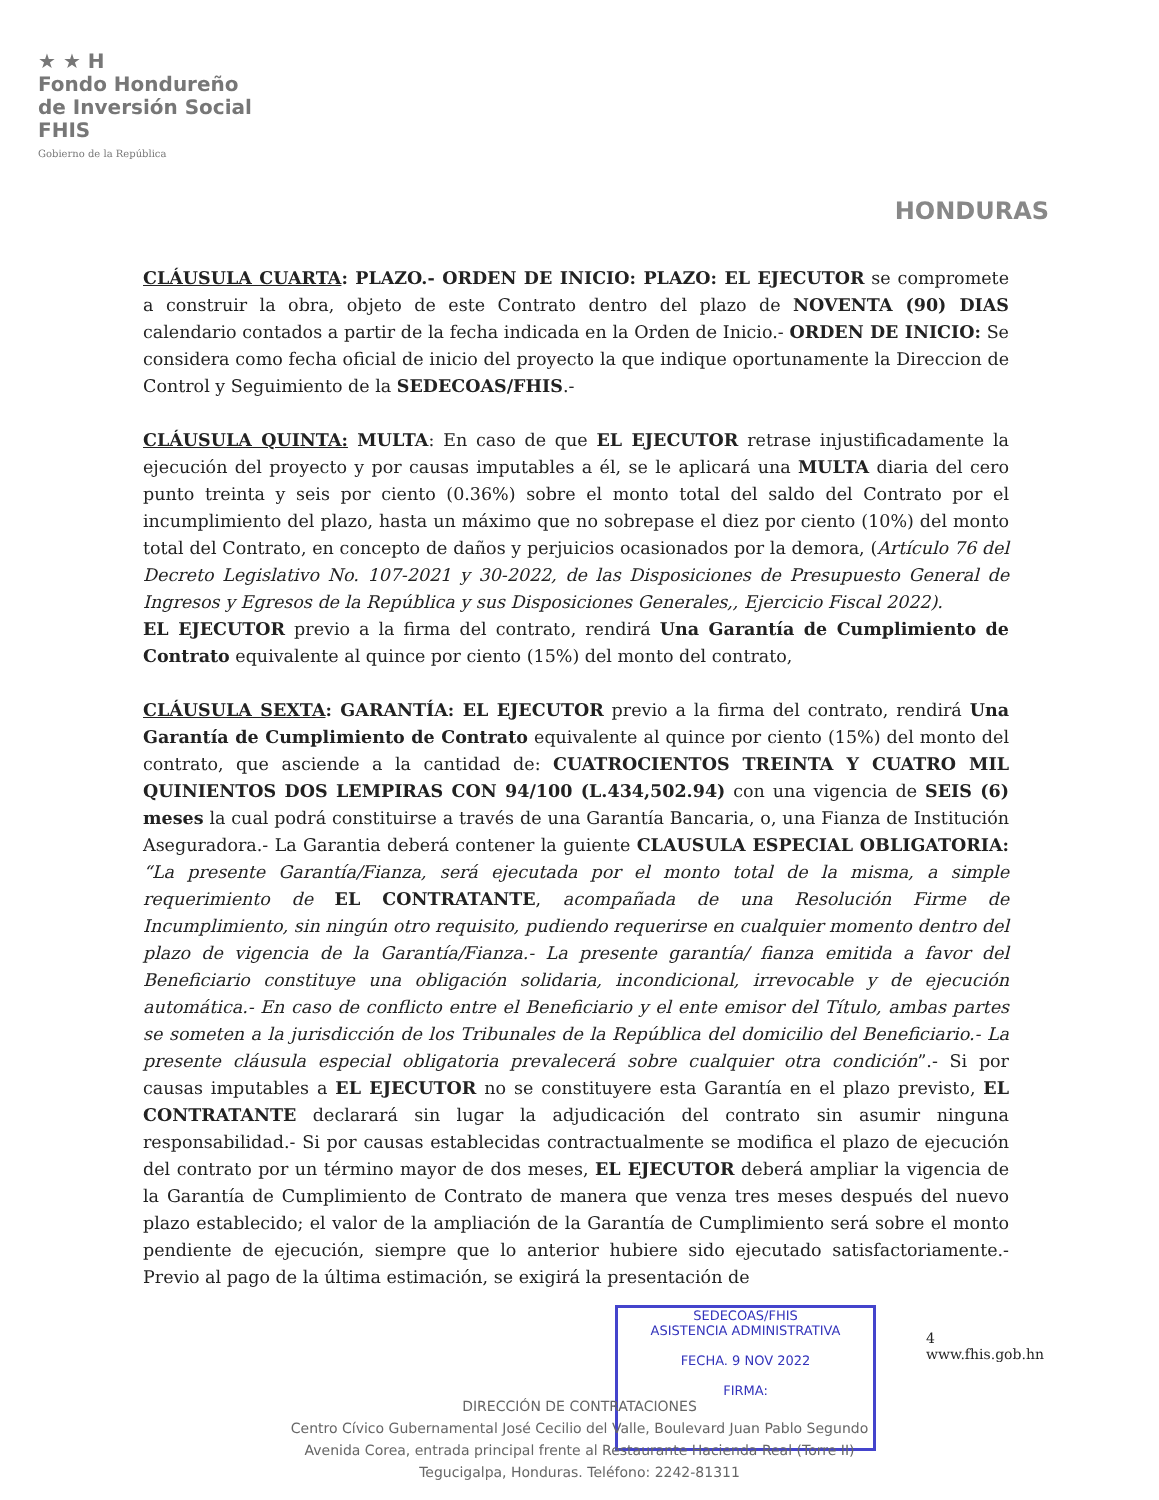★ ★ H
Fondo Hondureño
de Inversión Social
FHIS
Gobierno de la República
HONDURAS
CLÁUSULA CUARTA: PLAZO.- ORDEN DE INICIO: PLAZO: EL EJECUTOR se compromete a construir la obra, objeto de este Contrato dentro del plazo de NOVENTA (90) DIAS calendario contados a partir de la fecha indicada en la Orden de Inicio.- ORDEN DE INICIO: Se considera como fecha oficial de inicio del proyecto la que indique oportunamente la Direccion de Control y Seguimiento de la SEDECOAS/FHIS.-
CLÁUSULA QUINTA: MULTA: En caso de que EL EJECUTOR retrase injustificadamente la ejecución del proyecto y por causas imputables a él, se le aplicará una MULTA diaria del cero punto treinta y seis por ciento (0.36%) sobre el monto total del saldo del Contrato por el incumplimiento del plazo, hasta un máximo que no sobrepase el diez por ciento (10%) del monto total del Contrato, en concepto de daños y perjuicios ocasionados por la demora, (Artículo 76 del Decreto Legislativo No. 107-2021 y 30-2022, de las Disposiciones de Presupuesto General de Ingresos y Egresos de la República y sus Disposiciones Generales,, Ejercicio Fiscal 2022).
EL EJECUTOR previo a la firma del contrato, rendirá Una Garantía de Cumplimiento de Contrato equivalente al quince por ciento (15%) del monto del contrato,
CLÁUSULA SEXTA: GARANTÍA: EL EJECUTOR previo a la firma del contrato, rendirá Una Garantía de Cumplimiento de Contrato equivalente al quince por ciento (15%) del monto del contrato, que asciende a la cantidad de: CUATROCIENTOS TREINTA Y CUATRO MIL QUINIENTOS DOS LEMPIRAS CON 94/100 (L.434,502.94) con una vigencia de SEIS (6) meses la cual podrá constituirse a través de una Garantía Bancaria, o, una Fianza de Institución Aseguradora.- La Garantia deberá contener la guiente CLAUSULA ESPECIAL OBLIGATORIA: “La presente Garantía/Fianza, será ejecutada por el monto total de la misma, a simple requerimiento de EL CONTRATANTE, acompañada de una Resolución Firme de Incumplimiento, sin ningún otro requisito, pudiendo requerirse en cualquier momento dentro del plazo de vigencia de la Garantía/Fianza.- La presente garantía/ fianza emitida a favor del Beneficiario constituye una obligación solidaria, incondicional, irrevocable y de ejecución automática.- En caso de conflicto entre el Beneficiario y el ente emisor del Título, ambas partes se someten a la jurisdicción de los Tribunales de la República del domicilio del Beneficiario.- La presente cláusula especial obligatoria prevalecerá sobre cualquier otra condición”.- Si por causas imputables a EL EJECUTOR no se constituyere esta Garantía en el plazo previsto, EL CONTRATANTE declarará sin lugar la adjudicación del contrato sin asumir ninguna responsabilidad.- Si por causas establecidas contractualmente se modifica el plazo de ejecución del contrato por un término mayor de dos meses, EL EJECUTOR deberá ampliar la vigencia de la Garantía de Cumplimiento de Contrato de manera que venza tres meses después del nuevo plazo establecido; el valor de la ampliación de la Garantía de Cumplimiento será sobre el monto pendiente de ejecución, siempre que lo anterior hubiere sido ejecutado satisfactoriamente.- Previo al pago de la última estimación, se exigirá la presentación de
SEDECOAS/FHIS
ASISTENCIA ADMINISTRATIVA
FECHA. 9 NOV 2022
FIRMA:
4
www.fhis.gob.hn
DIRECCIÓN DE CONTRATACIONES
Centro Cívico Gubernamental José Cecilio del Valle, Boulevard Juan Pablo Segundo
Avenida Corea, entrada principal frente al Restaurante Hacienda Real (Torre II)
Tegucigalpa, Honduras. Teléfono: 2242-81311